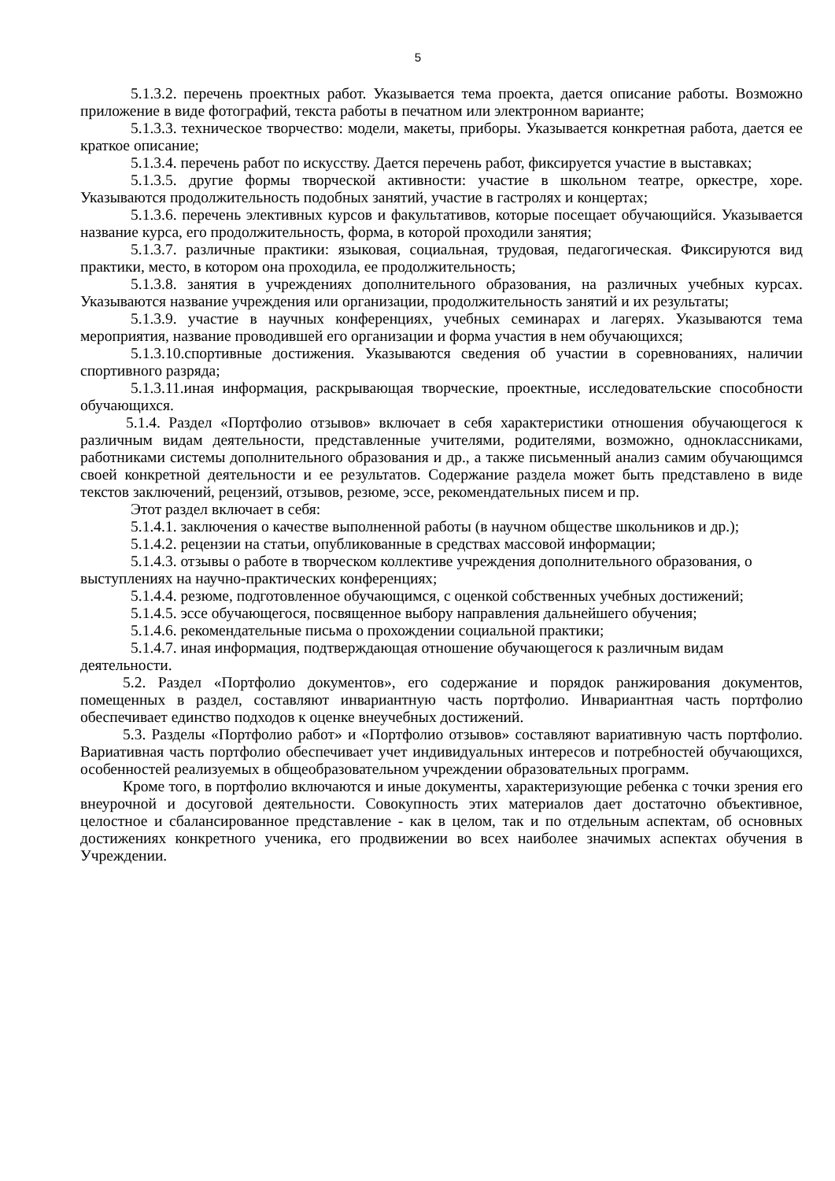5
5.1.3.2. перечень проектных работ. Указывается тема проекта, дается описание работы. Возможно приложение в виде фотографий, текста работы в печатном или электронном варианте;
5.1.3.3. техническое творчество: модели, макеты, приборы. Указывается конкретная работа, дается ее краткое описание;
5.1.3.4. перечень работ по искусству. Дается перечень работ, фиксируется участие в выставках;
5.1.3.5. другие формы творческой активности: участие в школьном театре, оркестре, хоре. Указываются продолжительность подобных занятий, участие в гастролях и концертах;
5.1.3.6. перечень элективных курсов и факультативов, которые посещает обучающийся. Указывается название курса, его продолжительность, форма, в которой проходили занятия;
5.1.3.7. различные практики: языковая, социальная, трудовая, педагогическая. Фиксируются вид практики, место, в котором она проходила, ее продолжительность;
5.1.3.8. занятия в учреждениях дополнительного образования, на различных учебных курсах. Указываются название учреждения или организации, продолжительность занятий и их результаты;
5.1.3.9. участие в научных конференциях, учебных семинарах и лагерях. Указываются тема мероприятия, название проводившей его организации и форма участия в нем обучающихся;
5.1.3.10.спортивные достижения. Указываются сведения об участии в соревнованиях, наличии спортивного разряда;
5.1.3.11.иная информация, раскрывающая творческие, проектные, исследовательские способности обучающихся.
5.1.4. Раздел «Портфолио отзывов» включает в себя характеристики отношения обучающегося к различным видам деятельности, представленные учителями, родителями, возможно, одноклассниками, работниками системы дополнительного образования и др., а также письменный анализ самим обучающимся своей конкретной деятельности и ее результатов. Содержание раздела может быть представлено в виде текстов заключений, рецензий, отзывов, резюме, эссе, рекомендательных писем и пр.
Этот раздел включает в себя:
5.1.4.1. заключения о качестве выполненной работы (в научном обществе школьников и др.);
5.1.4.2. рецензии на статьи, опубликованные в средствах массовой информации;
5.1.4.3. отзывы о работе в творческом коллективе учреждения дополнительного образования, о выступлениях на научно-практических конференциях;
5.1.4.4. резюме, подготовленное обучающимся, с оценкой собственных учебных достижений;
5.1.4.5. эссе обучающегося, посвященное выбору направления дальнейшего обучения;
5.1.4.6. рекомендательные письма о прохождении социальной практики;
5.1.4.7. иная информация, подтверждающая отношение обучающегося к различным видам деятельности.
5.2. Раздел «Портфолио документов», его содержание и порядок ранжирования документов, помещенных в раздел, составляют инвариантную часть портфолио. Инвариантная часть портфолио обеспечивает единство подходов к оценке внеучебных достижений.
5.3. Разделы «Портфолио работ» и «Портфолио отзывов» составляют вариативную часть портфолио. Вариативная часть портфолио обеспечивает учет индивидуальных интересов и потребностей обучающихся, особенностей реализуемых в общеобразовательном учреждении образовательных программ.
Кроме того, в портфолио включаются и иные документы, характеризующие ребенка с точки зрения его внеурочной и досуговой деятельности. Совокупность этих материалов дает достаточно объективное, целостное и сбалансированное представление - как в целом, так и по отдельным аспектам, об основных достижениях конкретного ученика, его продвижении во всех наиболее значимых аспектах обучения в Учреждении.